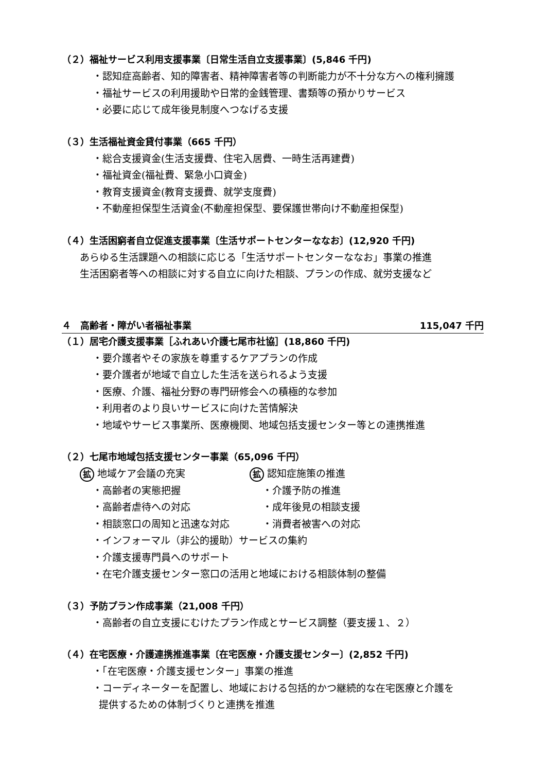（２）福祉サービス利用支援事業〔日常生活自立支援事業〕(5,846 千円)
・認知症高齢者、知的障害者、精神障害者等の判断能力が不十分な方への権利擁護
・福祉サービスの利用援助や日常的金銭管理、書類等の預かりサービス
・必要に応じて成年後見制度へつなげる支援
（３）生活福祉資金貸付事業（665 千円）
・総合支援資金(生活支援費、住宅入居費、一時生活再建費)
・福祉資金(福祉費、緊急小口資金)
・教育支援資金(教育支援費、就学支度費)
・不動産担保型生活資金(不動産担保型、要保護世帯向け不動産担保型)
（４）生活困窮者自立促進支援事業〔生活サポートセンターななお〕(12,920 千円)
あらゆる生活課題への相談に応じる「生活サポートセンターななお」事業の推進
生活困窮者等への相談に対する自立に向けた相談、プランの作成、就労支援など
４　高齢者・障がい者福祉事業 115,047 千円
（１）居宅介護支援事業［ふれあい介護七尾市社協］(18,860 千円)
・要介護者やその家族を尊重するケアプランの作成
・要介護者が地域で自立した生活を送られるよう支援
・医療、介護、福祉分野の専門研修会への積極的な参加
・利用者のより良いサービスに向けた苦情解決
・地域やサービス事業所、医療機関、地域包括支援センター等との連携推進
（２）七尾市地域包括支援センター事業（65,096 千円）
拡 地域ケア会議の充実
拡 認知症施策の推進
・高齢者の実態把握 ・介護予防の推進
・高齢者虐待への対応 ・成年後見の相談支援
・相談窓口の周知と迅速な対応 ・消費者被害への対応
・インフォーマル（非公的援助）サービスの集約
・介護支援専門員へのサポート
・在宅介護支援センター窓口の活用と地域における相談体制の整備
（３）予防プラン作成事業（21,008 千円）
・高齢者の自立支援にむけたプラン作成とサービス調整（要支援１、２）
（４）在宅医療・介護連携推進事業〔在宅医療・介護支援センター〕(2,852 千円)
・「在宅医療・介護支援センター」事業の推進
・コーディネーターを配置し、地域における包括的かつ継続的な在宅医療と介護を
提供するための体制づくりと連携を推進